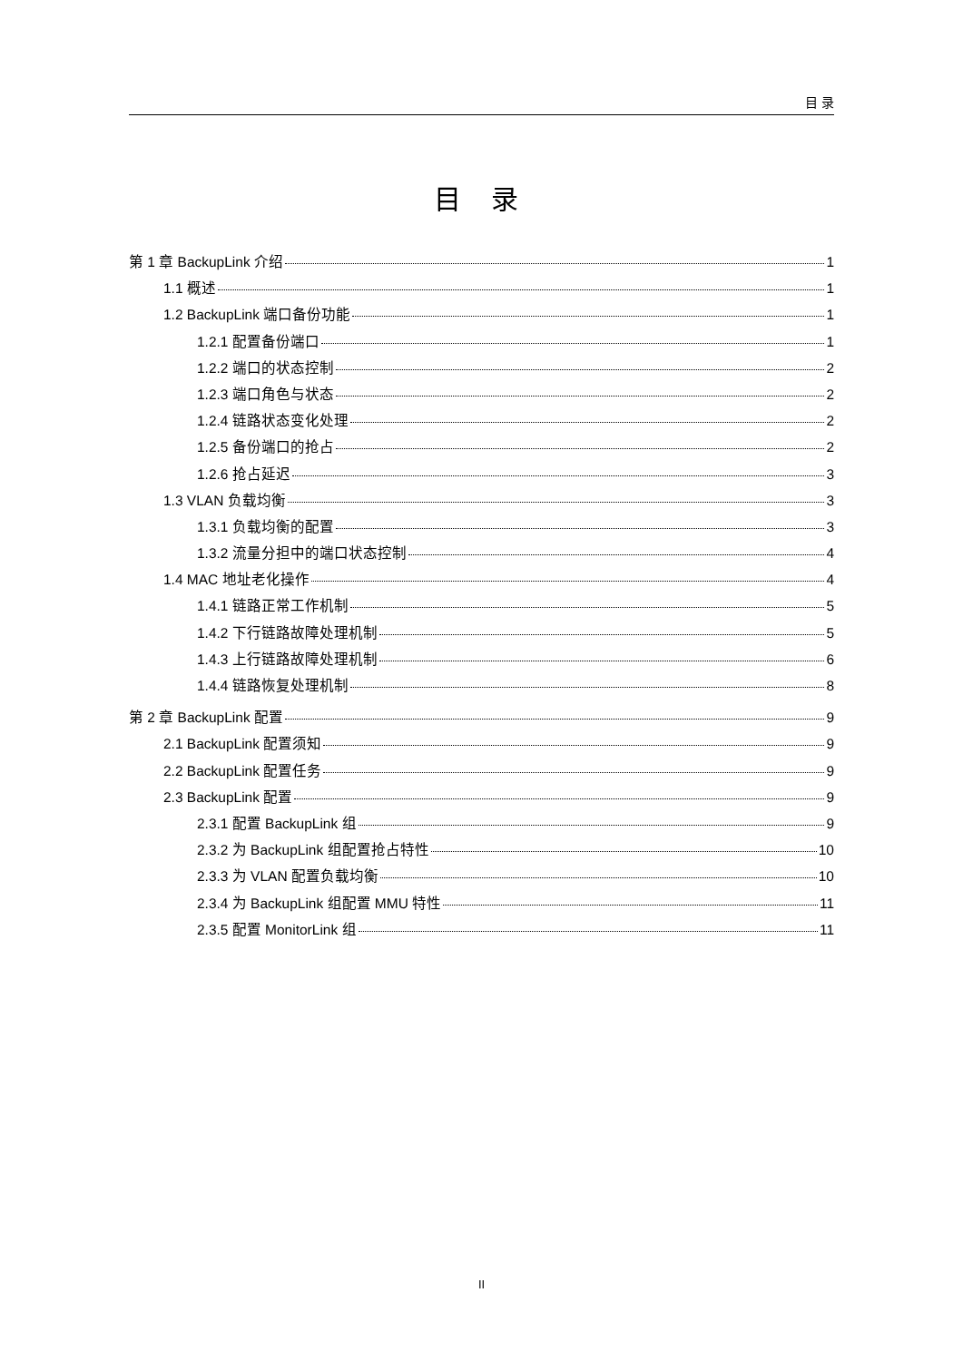目 录
目 录
第 1 章 BackupLink 介绍 1
1.1 概述 1
1.2 BackupLink 端口备份功能 1
1.2.1 配置备份端口 1
1.2.2 端口的状态控制 2
1.2.3 端口角色与状态 2
1.2.4 链路状态变化处理 2
1.2.5 备份端口的抢占 2
1.2.6 抢占延迟 3
1.3 VLAN 负载均衡 3
1.3.1 负载均衡的配置 3
1.3.2 流量分担中的端口状态控制 4
1.4 MAC 地址老化操作 4
1.4.1 链路正常工作机制 5
1.4.2 下行链路故障处理机制 5
1.4.3 上行链路故障处理机制 6
1.4.4 链路恢复处理机制 8
第 2 章 BackupLink 配置 9
2.1 BackupLink 配置须知 9
2.2 BackupLink 配置任务 9
2.3 BackupLink 配置 9
2.3.1 配置 BackupLink 组 9
2.3.2 为 BackupLink 组配置抢占特性 10
2.3.3 为 VLAN 配置负载均衡 10
2.3.4 为 BackupLink 组配置 MMU 特性 11
2.3.5 配置 MonitorLink 组 11
II